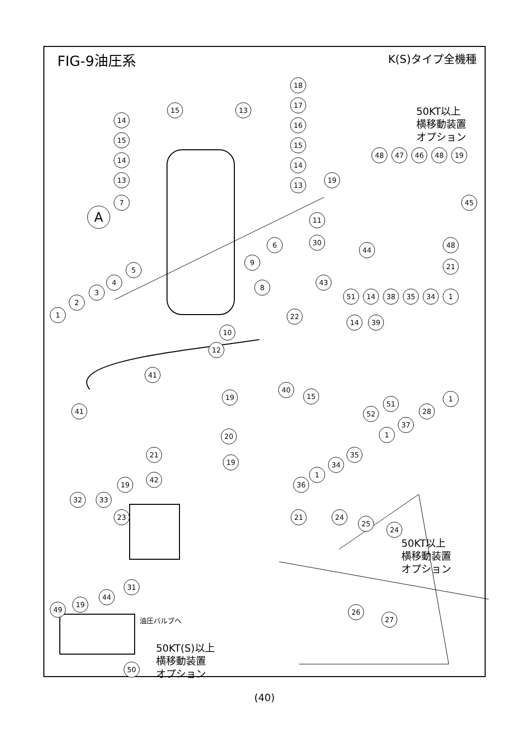FIG-9油圧系
K(S)タイプ全機種
50KT以上
横移動装置
オプション
50KT以上
横移動装置
オプション
50KT(S)以上
横移動装置
オプション
油圧バルブへ
A
18
17
16
15
14
13
15 13
14
15
14
13
7
11
30
6
9
8
10
12
5
4
3
2
1 22
41
41
19
20
21
42
19
19
32 33
23 21
31
24
25
24
26
27
49
19
44
50
19
48 47 46 48 19
45
44
48
21
43
51 14 38 35 34 1
14 39
40
15
51
52
1
28
37
1
35
34
1
36
(40)